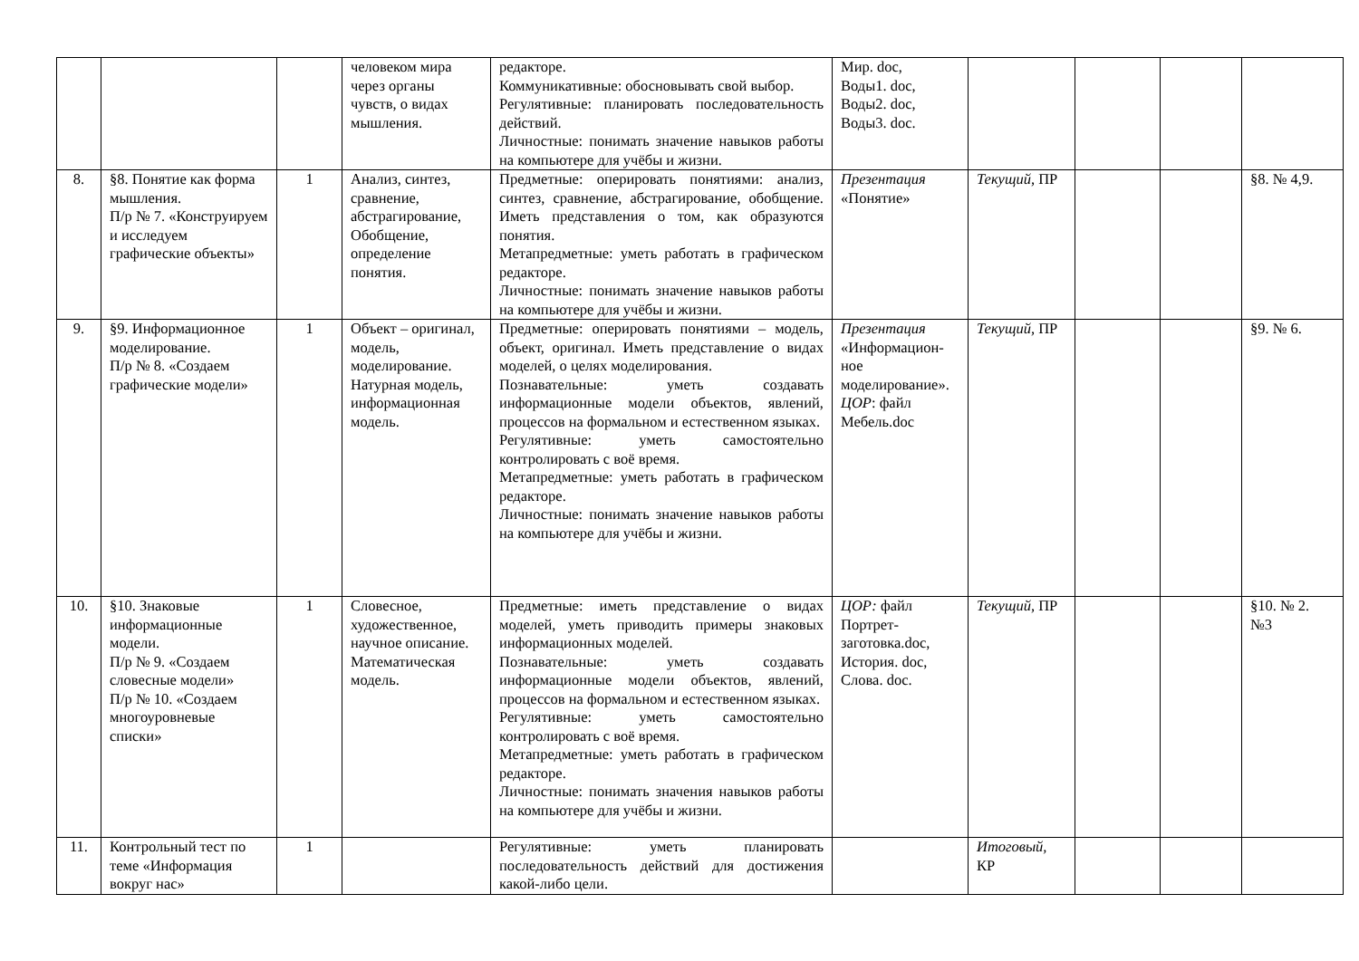| | | | человеком мира через органы чувств, о видах мышления. | редакторе. Коммуникативные: обосновывать свой выбор. Регулятивные: планировать последовательность действий. Личностные: понимать значение навыков работы на компьютере для учёбы и жизни. | Мир. doc, Воды1. doc, Воды2. doc, Воды3. doc. | | | | |
| 8. | §8. Понятие как форма мышления. П/р № 7. «Конструируем и исследуем графические объекты» | 1 | Анализ, синтез, сравнение, абстрагирование, Обобщение, определение понятия. | Предметные: оперировать понятиями: анализ, синтез, сравнение, абстрагирование, обобщение. Иметь представления о том, как образуются понятия. Метапредметные: уметь работать в графическом редакторе. Личностные: понимать значение навыков работы на компьютере для учёбы и жизни. | Презентация «Понятие» | Текущий, ПР | | | §8. № 4,9. |
| 9. | §9. Информационное моделирование. П/р № 8. «Создаем графические модели» | 1 | Объект – оригинал, модель, моделирование. Натурная модель, информационная модель. | Предметные: оперировать понятиями – модель, объект, оригинал. Иметь представление о видах моделей, о целях моделирования. Познавательные: уметь создавать информационные модели объектов, явлений, процессов на формальном и естественном языках. Регулятивные: уметь самостоятельно контролировать с воё время. Метапредметные: уметь работать в графическом редакторе. Личностные: понимать значение навыков работы на компьютере для учёбы и жизни. | Презентация «Информацион-ное моделирование». ЦОР : файл Мебель.doc | Текущий, ПР | | | §9. № 6. |
| 10. | §10. Знаковые информационные модели. П/р № 9. «Создаем словесные модели» П/р № 10. «Создаем многоуровневые списки» | 1 | Словесное, художественное, научное описание. Математическая модель. | Предметные: иметь представление о видах моделей, уметь приводить примеры знаковых информационных моделей. Познавательные: уметь создавать информационные модели объектов, явлений, процессов на формальном и естественном языках. Регулятивные: уметь самостоятельно контролировать с воё время. Метапредметные: уметь работать в графическом редакторе. Личностные: понимать значения навыков работы на компьютере для учёбы и жизни. | ЦОР: файл Портрет-заготовка.doc, История. doc, Слова. doc. | Текущий, ПР | | | §10. № 2. №3 |
| 11. | Контрольный тест по теме «Информация вокруг нас» | 1 | | Регулятивные: уметь планировать последовательность действий для достижения какой-либо цели. | | Итоговый, КР | | | |